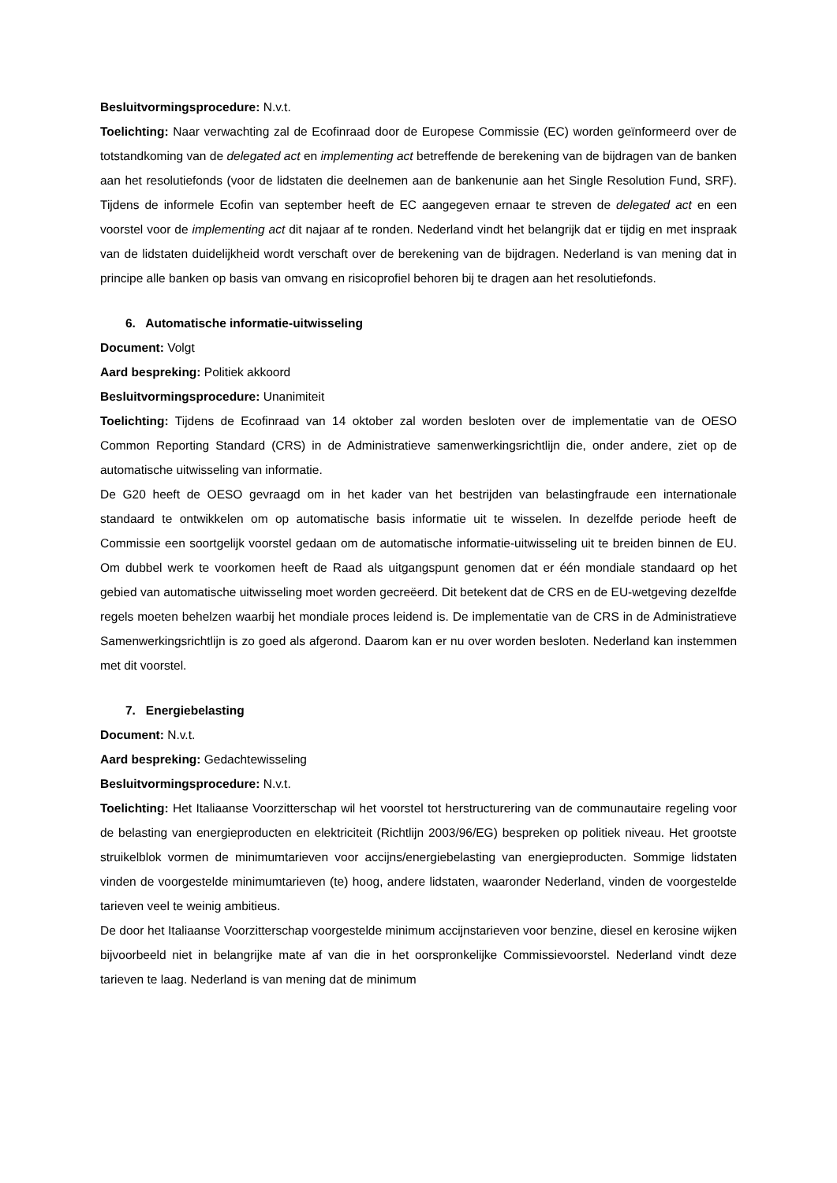Besluitvormingsprocedure: N.v.t.
Toelichting: Naar verwachting zal de Ecofinraad door de Europese Commissie (EC) worden geïnformeerd over de totstandkoming van de delegated act en implementing act betreffende de berekening van de bijdragen van de banken aan het resolutiefonds (voor de lidstaten die deelnemen aan de bankenunie aan het Single Resolution Fund, SRF). Tijdens de informele Ecofin van september heeft de EC aangegeven ernaar te streven de delegated act en een voorstel voor de implementing act dit najaar af te ronden. Nederland vindt het belangrijk dat er tijdig en met inspraak van de lidstaten duidelijkheid wordt verschaft over de berekening van de bijdragen. Nederland is van mening dat in principe alle banken op basis van omvang en risicoprofiel behoren bij te dragen aan het resolutiefonds.
6. Automatische informatie-uitwisseling
Document: Volgt
Aard bespreking: Politiek akkoord
Besluitvormingsprocedure: Unanimiteit
Toelichting: Tijdens de Ecofinraad van 14 oktober zal worden besloten over de implementatie van de OESO Common Reporting Standard (CRS) in de Administratieve samenwerkingsrichtlijn die, onder andere, ziet op de automatische uitwisseling van informatie.
De G20 heeft de OESO gevraagd om in het kader van het bestrijden van belastingfraude een internationale standaard te ontwikkelen om op automatische basis informatie uit te wisselen. In dezelfde periode heeft de Commissie een soortgelijk voorstel gedaan om de automatische informatie-uitwisseling uit te breiden binnen de EU. Om dubbel werk te voorkomen heeft de Raad als uitgangspunt genomen dat er één mondiale standaard op het gebied van automatische uitwisseling moet worden gecreëerd. Dit betekent dat de CRS en de EU-wetgeving dezelfde regels moeten behelzen waarbij het mondiale proces leidend is. De implementatie van de CRS in de Administratieve Samenwerkingsrichtlijn is zo goed als afgerond. Daarom kan er nu over worden besloten. Nederland kan instemmen met dit voorstel.
7. Energiebelasting
Document: N.v.t.
Aard bespreking: Gedachtewisseling
Besluitvormingsprocedure: N.v.t.
Toelichting: Het Italiaanse Voorzitterschap wil het voorstel tot herstructurering van de communautaire regeling voor de belasting van energieproducten en elektriciteit (Richtlijn 2003/96/EG) bespreken op politiek niveau. Het grootste struikelblok vormen de minimumtarieven voor accijns/energiebelasting van energieproducten. Sommige lidstaten vinden de voorgestelde minimumtarieven (te) hoog, andere lidstaten, waaronder Nederland, vinden de voorgestelde tarieven veel te weinig ambitieus.
De door het Italiaanse Voorzitterschap voorgestelde minimum accijnstarieven voor benzine, diesel en kerosine wijken bijvoorbeeld niet in belangrijke mate af van die in het oorspronkelijke Commissievoorstel. Nederland vindt deze tarieven te laag. Nederland is van mening dat de minimum